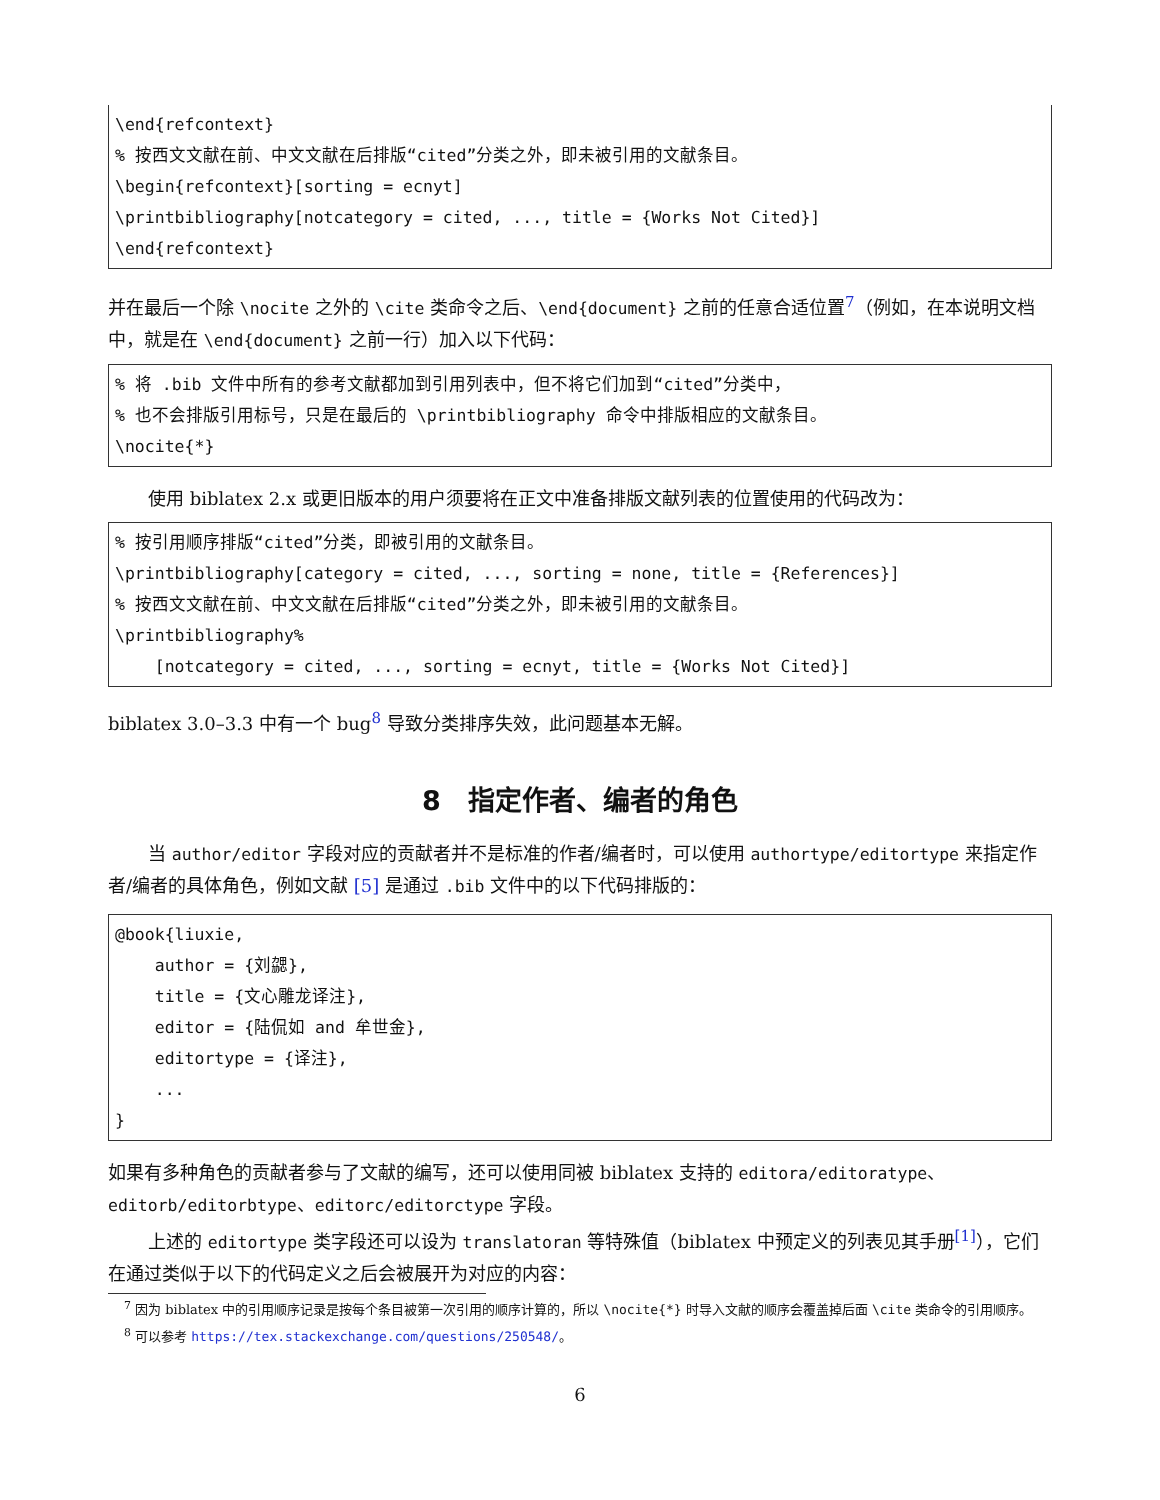\end{refcontext} % 按西文文献在前、中文文献在后排版“cited”分类之外，即未被引用的文献条目。 \begin{refcontext}[sorting = ecnyt] \printbibliography[notcategory = cited, ..., title = {Works Not Cited}] \end{refcontext}
并在最后一个除 \nocite 之外的 \cite 类命令之后、\end{document} 之前的任意合适位置<sup>7</sup>（例如，在本说明文档中，就是在 \end{document} 之前一行）加入以下代码：
% 将 .bib 文件中所有的参考文献都加到引用列表中，但不将它们加到“cited”分类中， % 也不会排版引用标号，只是在最后的 \printbibliography 命令中排版相应的文献条目。 \nocite{*}
使用 biblatex 2.x 或更旧版本的用户须要将在正文中准备排版文献列表的位置使用的代码改为：
% 按引用顺序排版“cited”分类，即被引用的文献条目。 \printbibliography[category = cited, ..., sorting = none, title = {References}] % 按西文文献在前、中文文献在后排版“cited”分类之外，即未被引用的文献条目。 \printbibliography% [notcategory = cited, ..., sorting = ecnyt, title = {Works Not Cited}]
biblatex 3.0–3.3 中有一个 bug<sup>8</sup> 导致分类排序失效，此问题基本无解。
8　指定作者、编者的角色
当 author/editor 字段对应的贡献者并不是标准的作者/编者时，可以使用 authortype/editortype 来指定作者/编者的具体角色，例如文献 [5] 是通过 .bib 文件中的以下代码排版的：
@book{liuxie, author = {刘勰}, title = {文心雕龙译注}, editor = {陆侃如 and 牟世金}, editortype = {译注}, ... }
如果有多种角色的贡献者参与了文献的编写，还可以使用同被 biblatex 支持的 editora/editoratype、editorb/editorbtype、editorc/editorctype 字段。
上述的 editortype 类字段还可以设为 translatoran 等特殊值（biblatex 中预定义的列表见其手册<sup>[1]</sup>），它们在通过类似于以下的代码定义之后会被展开为对应的内容：
<sup>7</sup> 因为 biblatex 中的引用顺序记录是按每个条目被第一次引用的顺序计算的，所以 \nocite{*} 时导入文献的顺序会覆盖掉后面 \cite 类命令的引用顺序。
<sup>8</sup> 可以参考 https://tex.stackexchange.com/questions/250548/。
6